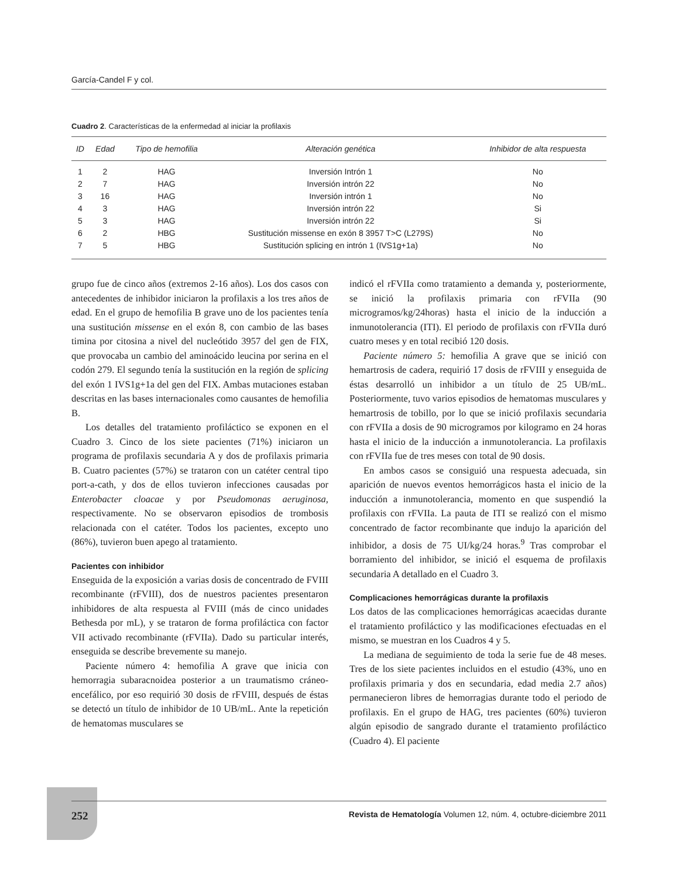García-Candel F y col.
Cuadro 2. Características de la enfermedad al iniciar la profilaxis
| ID | Edad | Tipo de hemofilia | Alteración genética | Inhibidor de alta respuesta |
| --- | --- | --- | --- | --- |
| 1 | 2 | HAG | Inversión Intrón 1 | No |
| 2 | 7 | HAG | Inversión intrón 22 | No |
| 3 | 16 | HAG | Inversión intrón 1 | No |
| 4 | 3 | HAG | Inversión intrón 22 | Si |
| 5 | 3 | HAG | Inversión intrón 22 | Si |
| 6 | 2 | HBG | Sustitución missense en exón 8 3957 T>C (L279S) | No |
| 7 | 5 | HBG | Sustitución splicing en intrón 1 (IVS1g+1a) | No |
grupo fue de cinco años (extremos 2-16 años). Los dos casos con antecedentes de inhibidor iniciaron la profilaxis a los tres años de edad. En el grupo de hemofilia B grave uno de los pacientes tenía una sustitución missense en el exón 8, con cambio de las bases timina por citosina a nivel del nucleótido 3957 del gen de FIX, que provocaba un cambio del aminoácido leucina por serina en el codón 279. El segundo tenía la sustitución en la región de splicing del exón 1 IVS1g+1a del gen del FIX. Ambas mutaciones estaban descritas en las bases internacionales como causantes de hemofilia B.
Los detalles del tratamiento profiláctico se exponen en el Cuadro 3. Cinco de los siete pacientes (71%) iniciaron un programa de profilaxis secundaria A y dos de profilaxis primaria B. Cuatro pacientes (57%) se trataron con un catéter central tipo port-a-cath, y dos de ellos tuvieron infecciones causadas por Enterobacter cloacae y por Pseudomonas aeruginosa, respectivamente. No se observaron episodios de trombosis relacionada con el catéter. Todos los pacientes, excepto uno (86%), tuvieron buen apego al tratamiento.
Pacientes con inhibidor
Enseguida de la exposición a varias dosis de concentrado de FVIII recombinante (rFVIII), dos de nuestros pacientes presentaron inhibidores de alta respuesta al FVIII (más de cinco unidades Bethesda por mL), y se trataron de forma profiláctica con factor VII activado recombinante (rFVIIa). Dado su particular interés, enseguida se describe brevemente su manejo.
Paciente número 4: hemofilia A grave que inicia con hemorragia subaracnoidea posterior a un traumatismo cráneo-encefálico, por eso requirió 30 dosis de rFVIII, después de éstas se detectó un título de inhibidor de 10 UB/mL. Ante la repetición de hematomas musculares se
indicó el rFVIIa como tratamiento a demanda y, posteriormente, se inició la profilaxis primaria con rFVIIa (90 microgramos/kg/24horas) hasta el inicio de la inducción a inmunotolerancia (ITI). El periodo de profilaxis con rFVIIa duró cuatro meses y en total recibió 120 dosis.
Paciente número 5: hemofilia A grave que se inició con hemartrosis de cadera, requirió 17 dosis de rFVIII y enseguida de éstas desarrolló un inhibidor a un título de 25 UB/mL. Posteriormente, tuvo varios episodios de hematomas musculares y hemartrosis de tobillo, por lo que se inició profilaxis secundaria con rFVIIa a dosis de 90 microgramos por kilogramo en 24 horas hasta el inicio de la inducción a inmunotolerancia. La profilaxis con rFVIIa fue de tres meses con total de 90 dosis.
En ambos casos se consiguió una respuesta adecuada, sin aparición de nuevos eventos hemorrágicos hasta el inicio de la inducción a inmunotolerancia, momento en que suspendió la profilaxis con rFVIIa. La pauta de ITI se realizó con el mismo concentrado de factor recombinante que indujo la aparición del inhibidor, a dosis de 75 UI/kg/24 horas.<sup>9</sup> Tras comprobar el borramiento del inhibidor, se inició el esquema de profilaxis secundaria A detallado en el Cuadro 3.
Complicaciones hemorrágicas durante la profilaxis
Los datos de las complicaciones hemorrágicas acaecidas durante el tratamiento profiláctico y las modificaciones efectuadas en el mismo, se muestran en los Cuadros 4 y 5.
La mediana de seguimiento de toda la serie fue de 48 meses. Tres de los siete pacientes incluidos en el estudio (43%, uno en profilaxis primaria y dos en secundaria, edad media 2.7 años) permanecieron libres de hemorragias durante todo el periodo de profilaxis. En el grupo de HAG, tres pacientes (60%) tuvieron algún episodio de sangrado durante el tratamiento profiláctico (Cuadro 4). El paciente
252 Revista de Hematología Volumen 12, núm. 4, octubre-diciembre 2011